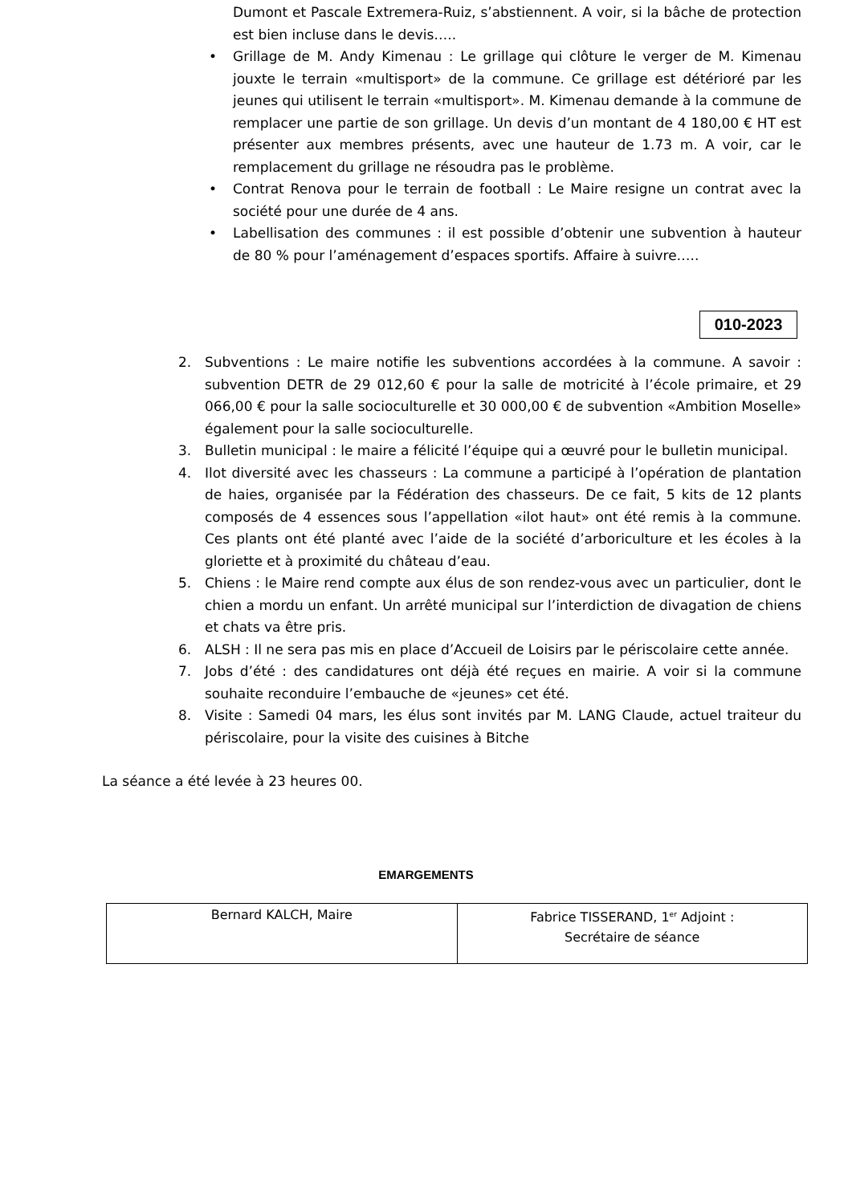Dumont et Pascale Extremera-Ruiz, s’abstiennent. A voir, si la bâche de protection est bien incluse dans le devis…..
• Grillage de M. Andy Kimenau : Le grillage qui clôture le verger de M. Kimenau jouxte le terrain «multisport» de la commune. Ce grillage est détérioré par les jeunes qui utilisent le terrain «multisport». M. Kimenau demande à la commune de remplacer une partie de son grillage. Un devis d’un montant de 4 180,00 € HT est présenter aux membres présents, avec une hauteur de 1.73 m. A voir, car le remplacement du grillage ne résoudra pas le problème.
• Contrat Renova pour le terrain de football : Le Maire resigne un contrat avec la société pour une durée de 4 ans.
• Labellisation des communes : il est possible d’obtenir une subvention à hauteur de 80 % pour l’aménagement d’espaces sportifs. Affaire à suivre…..
010-2023
2. Subventions : Le maire notifie les subventions accordées à la commune. A savoir : subvention DETR de 29 012,60 € pour la salle de motricité à l’école primaire, et 29 066,00 € pour la salle socioculturelle et 30 000,00 € de subvention «Ambition Moselle» également pour la salle socioculturelle.
3. Bulletin municipal : le maire a félicité l’équipe qui a œuvré pour le bulletin municipal.
4. Ilot diversité avec les chasseurs : La commune a participé à l’opération de plantation de haies, organisée par la Fédération des chasseurs. De ce fait, 5 kits de 12 plants composés de 4 essences sous l’appellation «ilot haut» ont été remis à la commune. Ces plants ont été planté avec l’aide de la société d’arboriculture et les écoles à la gloriette et à proximité du château d’eau.
5. Chiens : le Maire rend compte aux élus de son rendez-vous avec un particulier, dont le chien a mordu un enfant. Un arrêté municipal sur l’interdiction de divagation de chiens et chats va être pris.
6. ALSH : Il ne sera pas mis en place d’Accueil de Loisirs par le périscolaire cette année.
7. Jobs d’été : des candidatures ont déjà été reçues en mairie. A voir si la commune souhaite reconduire l’embauche de «jeunes» cet été.
8. Visite : Samedi 04 mars, les élus sont invités par M. LANG Claude, actuel traiteur du périscolaire, pour la visite des cuisines à Bitche
La séance a été levée à 23 heures 00.
EMARGEMENTS
| Bernard KALCH, Maire | Fabrice TISSERAND, 1<sup>er</sup> Adjoint : Secrétaire de séance |